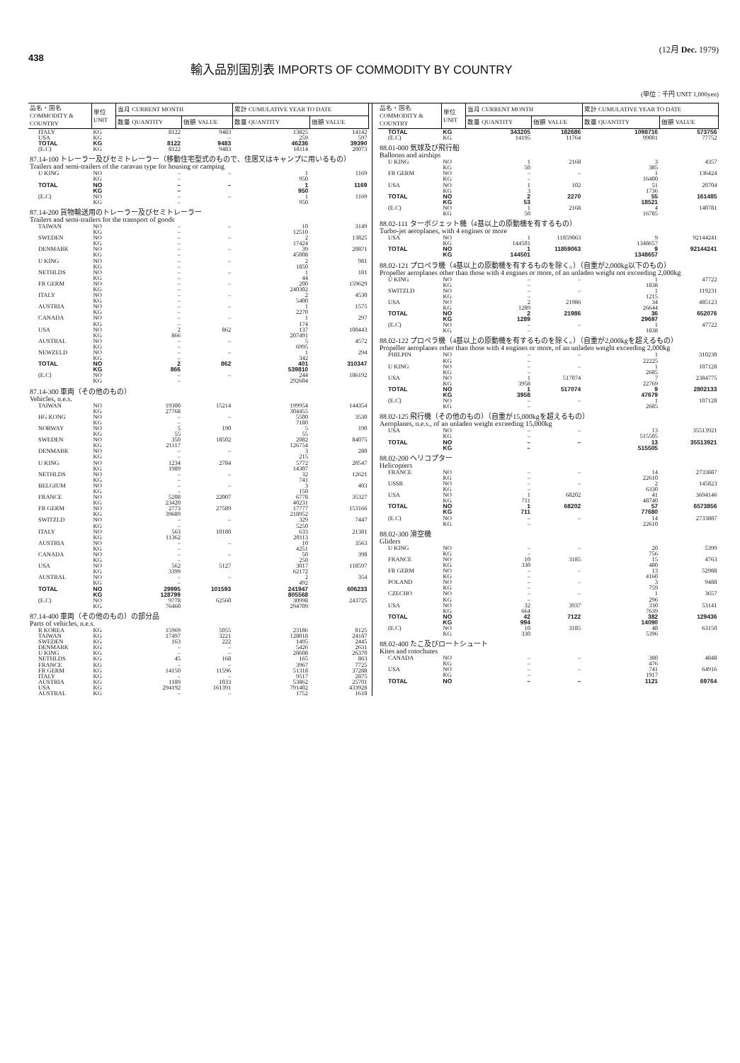438
輸入品別国別表 IMPORTS OF COMMODITY BY COUNTRY
(12月 Dec. 1979)
(単位：千円 UNIT 1,000yen)
| 品名・国名 COMMODITY & COUNTRY | 単位 UNIT | 当月 CURRENT MONTH | | 累計 CUMULATIVE YEAR TO DATE | |
| --- | --- | --- | --- | --- | --- |
| | | 数量 QUANTITY | 価額 VALUE | 数量 QUANTITY | 価額 VALUE |
| ITALY | KG | 8122 | 9483 | 13825 | 14142 |
| USA | KG | – | – | 259 | 597 |
| TOTAL | KG | 8122 | 9483 | 46236 | 39390 |
| (E.C) | KG | 8122 | 9483 | 18114 | 20073 |
| 87.14-100 トレーラー及びセミトレーラー（移動住宅型式のもので、住居又はキャンプに用いるもの） Trailers and semi-trailers of the caravan type for housing or camping | | | | | |
| U KING | NO | – | – | 1 | 1169 |
| | KG | – | | 950 | |
| TOTAL | NO | – | – | 1 | 1169 |
| | KG | – | | 950 | |
| (E.C) | NO | – | – | 1 | 1169 |
| | KG | – | | 950 | |
| 87.14-200 貨物輸送用のトレーラー及びセミトレーラー Trailers and semi-trailers for the transport of goods | | | | | |
| TAIWAN | NO | – | – | 10 | 3149 |
| | KG | – | | 12510 | |
| SWEDEN | NO | – | – | 2 | 13825 |
| | KG | – | | 17424 | |
| DENMARK | NO | – | – | 39 | 20871 |
| | KG | – | | 45008 | |
| U KING | NO | – | – | 2 | 981 |
| | KG | – | | 1850 | |
| NETHLDS | NO | – | – | 1 | 181 |
| | KG | – | | 44 | |
| FR GERM | NO | – | – | 200 | 159629 |
| | KG | – | | 240302 | |
| ITALY | NO | – | – | 2 | 4530 |
| | KG | – | | 5400 | |
| AUSTRIA | NO | – | – | 1 | 1575 |
| | KG | – | | 2270 | |
| CANADA | NO | – | – | 1 | 297 |
| | KG | – | | 174 | |
| USA | NO | 2 | 862 | 137 | 100443 |
| | KG | 866 | | 207491 | |
| AUSTRAL | NO | – | – | 5 | 4572 |
| | KG | – | | 6995 | |
| NEWZELD | NO | – | – | 1 | 294 |
| | KG | – | | 342 | |
| TOTAL | NO | 2 | 862 | 401 | 310347 |
| | KG | 866 | | 539810 | |
| (E.C) | NO | – | – | 244 | 186192 |
| | KG | – | | 292604 | |
| 87.14-300 車両（その他のもの） Vehicles, n.e.s. | | | | | |
| TAIWAN | NO | 19300 | 15214 | 199954 | 144354 |
| | KG | 27768 | | 304455 | |
| HG KONG | NO | – | – | 5500 | 3530 |
| | KG | – | | 7180 | |
| NORWAY | NO | 5 | 190 | 5 | 190 |
| | KG | 55 | | 55 | |
| SWEDEN | NO | 350 | 18502 | 2082 | 84075 |
| | KG | 21117 | | 126754 | |
| DENMARK | NO | – | – | 3 | 280 |
| | KG | – | | 215 | |
| U KING | NO | 1234 | 2784 | 5772 | 20547 |
| | KG | 1989 | | 14307 | |
| NETHLDS | NO | – | – | 32 | 12621 |
| | KG | – | | 741 | |
| BELGIUM | NO | – | – | 3 | 403 |
| | KG | – | | 150 | |
| FRANCE | NO | 5208 | 22007 | 6778 | 35327 |
| | KG | 23420 | | 40231 | |
| FR GERM | NO | 2773 | 27589 | 17777 | 153166 |
| | KG | 39689 | | 218952 | |
| SWITZLD | NO | – | – | 329 | 7447 |
| | KG | – | | 5250 | |
| ITALY | NO | 563 | 10180 | 633 | 21381 |
| | KG | 11362 | | 20113 | |
| AUSTRIA | NO | – | – | 10 | 3563 |
| | KG | – | | 4251 | |
| CANADA | NO | – | – | 50 | 398 |
| | KG | – | | 250 | |
| USA | NO | 562 | 5127 | 3017 | 118597 |
| | KG | 3399 | | 62172 | |
| AUSTRAL | NO | – | – | 2 | 354 |
| | KG | – | | 492 | |
| TOTAL | NO | 29995 | 101593 | 241947 | 606233 |
| | KG | 128799 | | 805568 | |
| (E.C) | NO | 9778 | 62560 | 30998 | 243725 |
| | KG | 76460 | | 294709 | |
| 87.14-400 車両（その他のもの）の部分品 Parts of vehicles, n.e.s. | | | | | |
| R KOREA | KG | 15969 | 5055 | 23186 | 8125 |
| TAIWAN | KG | 17497 | 3221 | 128018 | 24187 |
| SWEDEN | KG | 163 | 222 | 1495 | 2445 |
| DENMARK | KG | – | – | 5426 | 2631 |
| U KING | KG | – | – | 28608 | 26370 |
| NETHLDS | KG | 45 | 168 | 165 | 863 |
| FRANCE | KG | – | – | 3967 | 7725 |
| FR GERM | KG | 14150 | 11596 | 51318 | 37288 |
| ITALY | KG | – | – | 9517 | 2875 |
| AUSTRIA | KG | 1189 | 1033 | 53862 | 25701 |
| USA | KG | 294192 | 161391 | 791402 | 433928 |
| AUSTRAL | KG | – | – | 1752 | 1618 |
| 品名・国名 COMMODITY & COUNTRY | 単位 UNIT | 当月 CURRENT MONTH | | 累計 CUMULATIVE YEAR TO DATE | |
| --- | --- | --- | --- | --- | --- |
| | | 数量 QUANTITY | 価額 VALUE | 数量 QUANTITY | 価額 VALUE |
| TOTAL | KG | 343205 | 182686 | 1098716 | 573756 |
| (E.C) | KG | 14195 | 11764 | 99001 | 77752 |
| 88.01-000 気球及び飛行船 Balloons and airships | | | | | |
| U KING | NO | 1 | 2168 | 3 | 4357 |
| | KG | 50 | | 385 | |
| FR GERM | NO | – | – | 1 | 136424 |
| | KG | – | | 16400 | |
| USA | NO | 1 | 102 | 51 | 20704 |
| | KG | 3 | | 1736 | |
| TOTAL | NO | 2 | 2270 | 55 | 161485 |
| | KG | 53 | | 18521 | |
| (E.C) | NO | 1 | 2168 | 4 | 140781 |
| | KG | 50 | | 16785 | |
| 88.02-111 ターボジェット機（4基以上の原動機を有するもの） Turbo-jet aeroplanes, with 4 engines or more | | | | | |
| USA | NO | 1 | 11859063 | 9 | 92144241 |
| | KG | 144501 | | 1348657 | |
| TOTAL | NO | 1 | 11859063 | 9 | 92144241 |
| | KG | 144501 | | 1348657 | |
| 88.02-121 プロペラ機（4基以上の原動機を有するものを除く。）（自重が2,000kg以下のもの） Propeller aeroplanes other than those with 4 engines or more, of an unladen weight not exceeding 2,000kg | | | | | |
| U KING | NO | – | – | 1 | 47722 |
| | KG | – | | 1838 | |
| SWITZLD | NO | – | – | 1 | 119231 |
| | KG | – | | 1215 | |
| USA | NO | 2 | 21986 | 34 | 485123 |
| | KG | 1289 | | 26644 | |
| TOTAL | NO | 2 | 21986 | 36 | 652076 |
| | KG | 1289 | | 29697 | |
| (E.C) | NO | – | – | 1 | 47722 |
| | KG | – | | 1838 | |
| 88.02-122 プロペラ機（4基以上の原動機を有するものを除く。）（自重が2,000kgを超えるもの） Propeller aeroplanes other than those with 4 engines or more, of an unladen weight exceeding 2,000kg | | | | | |
| PHILPIN | NO | – | – | 1 | 310230 |
| | KG | – | | 22225 | |
| U KING | NO | – | – | 1 | 107128 |
| | KG | – | | 2685 | |
| USA | NO | 1 | 517074 | 7 | 2384775 |
| | KG | 3958 | | 22769 | |
| TOTAL | NO | 1 | 517074 | 9 | 2802133 |
| | KG | 3958 | | 47679 | |
| (E.C) | NO | – | – | 1 | 107128 |
| | KG | – | | 2685 | |
| 88.02-125 飛行機（その他のもの）（自重が15,000kgを超えるもの） Aeroplanes, n.e.s., of an unladen weight exceeding 15,000kg | | | | | |
| USA | NO | – | – | 13 | 35513921 |
| | KG | – | | 515505 | |
| TOTAL | NO | – | – | 13 | 35513921 |
| | KG | – | | 515505 | |
| 88.02-200 ヘリコプター Helicopters | | | | | |
| FRANCE | NO | – | – | 14 | 2733887 |
| | KG | – | | 22610 | |
| USSR | NO | – | – | 2 | 145823 |
| | KG | – | | 6330 | |
| USA | NO | 1 | 68202 | 41 | 3694146 |
| | KG | 711 | | 48740 | |
| TOTAL | NO | 1 | 68202 | 57 | 6573856 |
| | KG | 711 | | 77680 | |
| (E.C) | NO | – | – | 14 | 2733887 |
| | KG | – | | 22610 | |
| 88.02-300 滑空機 Gliders | | | | | |
| U KING | NO | – | – | 20 | 5399 |
| | KG | – | | 756 | |
| FRANCE | NO | 10 | 3185 | 15 | 4763 |
| | KG | 330 | | 480 | |
| FR GERM | NO | – | – | 13 | 52988 |
| | KG | – | | 4160 | |
| POLAND | NO | – | – | 3 | 9488 |
| | KG | – | | 759 | |
| CZECHO | NO | – | – | 1 | 3657 |
| | KG | – | | 296 | |
| USA | NO | 32 | 3937 | 330 | 53141 |
| | KG | 664 | | 7639 | |
| TOTAL | NO | 42 | 7122 | 382 | 129436 |
| | KG | 994 | | 14090 | |
| (E.C) | NO | 10 | 3185 | 48 | 63150 |
| | KG | 330 | | 5396 | |
| 88.02-400 たこ及びロートシュート Kites and rotochutes | | | | | |
| CANADA | NO | – | – | 380 | 4848 |
| | KG | – | | 476 | |
| USA | NO | – | – | 741 | 64916 |
| | KG | – | | 1917 | |
| TOTAL | NO | – | – | 1121 | 69764 |